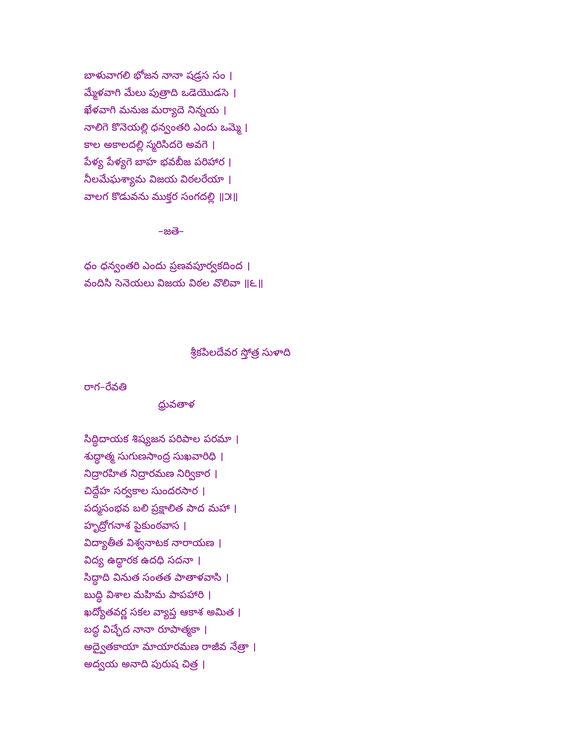బాళువాగలి భోజన నానా షడ్రస సం ।
మ్మేళవాగి మేలు పుత్రాది ఒడెయొడసె ।
ఖేళవాగి మనుజ మర్యాదె నిన్నయ ।
నాలిగె కొనెయల్లి ధన్వంతరి ఎందు ఒమ్మె ।
కాల అకాలదల్లి స్మరిసిదరె అవగె ।
పేళ్య పేళ్యగె బాహ భవబీజ పరిహార ।
నీలమేఘశ్యామ విజయ విఠలరేయా ।
వాలగ కొడువను ముక్తర సంగదల్లి ॥౫॥
–జతె–
ధం ధన్వంతరి ఎందు ప్రణవపూర్వకదింద ।
వందిసి సెనెయలు విజయ విఠల వొలివా ॥౬॥
శ్రీకపిలదేవర స్తోత్ర సుళాది
రాగ–రేవతి
ధ్రువతాళ
సిద్ధిదాయక శిష్యజన పరిపాల పరమా ।
శుద్ధాత్మ సుగుణసాంద్ర సుఖవారిధి ।
నిద్రారహిత నిద్రారమణ నిర్వికార ।
చిద్దేహ సర్వకాల సుందరసార ।
పద్మసంభవ బలి ప్రక్షాలిత పాద మహా ।
హృద్రోగనాశ పైకుంఠవాస ।
విద్యాతీత విశ్వనాటక నారాయణ ।
విద్య ఉద్ధారక ఉదధి సదనా ।
సిద్ధాది వినుత సంతత పాతాళవాసి ।
బుద్ధి విశాల మహిమ పాపహారి ।
ఖద్యోతవర్ణ సకల వ్యాప్త ఆకాశ అమిత ।
బద్ధ విచ్ఛేద నానా రూపాత్మకా ।
అద్వైతకాయా మాయారమణ రాజీవ నేత్రా ।
అద్వయ అనాది పురుష చిత్ర ।